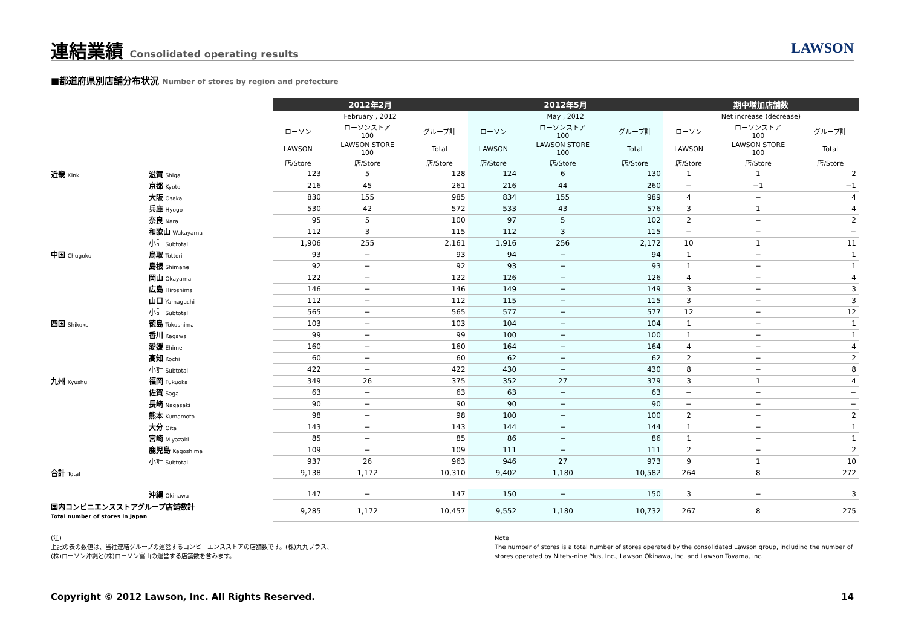連結業績 Consolidated operating results
LAWSON
■都道府県別店舗分布状況 Number of stores by region and prefecture
| | | 2012年2月 | | | 2012年5月 | | | 期中増加店舗数 | | |
| --- | --- | --- | --- | --- | --- | --- | --- | --- | --- | --- |
| | | February , 2012 | | | May , 2012 | | | Net increase (decrease) | | |
| | | ローソン | ローソンストア 100 | グループ計 | ローソン | ローソンストア 100 | グループ計 | ローソン | ローソンストア 100 | グループ計 |
| | | LAWSON | LAWSON STORE 100 | Total | LAWSON | LAWSON STORE 100 | Total | LAWSON | LAWSON STORE 100 | Total |
| | | 店/Store | 店/Store | 店/Store | 店/Store | 店/Store | 店/Store | 店/Store | 店/Store | 店/Store |
| 近畿 Kinki | 滋賀 Shiga | 123 | 5 | 128 | 124 | 6 | 130 | 1 | 1 | 2 |
| | 京都 Kyoto | 216 | 45 | 261 | 216 | 44 | 260 | − | −1 | −1 |
| | 大阪 Osaka | 830 | 155 | 985 | 834 | 155 | 989 | 4 | − | 4 |
| | 兵庫 Hyogo | 530 | 42 | 572 | 533 | 43 | 576 | 3 | 1 | 4 |
| | 奈良 Nara | 95 | 5 | 100 | 97 | 5 | 102 | 2 | − | 2 |
| | 和歌山 Wakayama | 112 | 3 | 115 | 112 | 3 | 115 | − | − | − |
| | 小計 Subtotal | 1,906 | 255 | 2,161 | 1,916 | 256 | 2,172 | 10 | 1 | 11 |
| 中国 Chugoku | 鳥取 Tottori | 93 | − | 93 | 94 | − | 94 | 1 | − | 1 |
| | 島根 Shimane | 92 | − | 92 | 93 | − | 93 | 1 | − | 1 |
| | 岡山 Okayama | 122 | − | 122 | 126 | − | 126 | 4 | − | 4 |
| | 広島 Hiroshima | 146 | − | 146 | 149 | − | 149 | 3 | − | 3 |
| | 山口 Yamaguchi | 112 | − | 112 | 115 | − | 115 | 3 | − | 3 |
| | 小計 Subtotal | 565 | − | 565 | 577 | − | 577 | 12 | − | 12 |
| 四国 Shikoku | 徳島 Tokushima | 103 | − | 103 | 104 | − | 104 | 1 | − | 1 |
| | 香川 Kagawa | 99 | − | 99 | 100 | − | 100 | 1 | − | 1 |
| | 愛媛 Ehime | 160 | − | 160 | 164 | − | 164 | 4 | − | 4 |
| | 高知 Kochi | 60 | − | 60 | 62 | − | 62 | 2 | − | 2 |
| | 小計 Subtotal | 422 | − | 422 | 430 | − | 430 | 8 | − | 8 |
| 九州 Kyushu | 福岡 Fukuoka | 349 | 26 | 375 | 352 | 27 | 379 | 3 | 1 | 4 |
| | 佐賀 Saga | 63 | − | 63 | 63 | − | 63 | − | − | − |
| | 長崎 Nagasaki | 90 | − | 90 | 90 | − | 90 | − | − | − |
| | 熊本 Kumamoto | 98 | − | 98 | 100 | − | 100 | 2 | − | 2 |
| | 大分 Oita | 143 | − | 143 | 144 | − | 144 | 1 | − | 1 |
| | 宮崎 Miyazaki | 85 | − | 85 | 86 | − | 86 | 1 | − | 1 |
| | 鹿児島 Kagoshima | 109 | − | 109 | 111 | − | 111 | 2 | − | 2 |
| | 小計 Subtotal | 937 | 26 | 963 | 946 | 27 | 973 | 9 | 1 | 10 |
| 合計 Total | | 9,138 | 1,172 | 10,310 | 9,402 | 1,180 | 10,582 | 264 | 8 | 272 |
| | 沖縄 Okinawa | 147 | − | 147 | 150 | − | 150 | 3 | − | 3 |
| 国内コンビニエンスストアグループ店舗数計 Total number of stores in Japan | | 9,285 | 1,172 | 10,457 | 9,552 | 1,180 | 10,732 | 267 | 8 | 275 |
(注)
上記の表の数値は、当社連結グループの運営するコンビニエンスストアの店舗数です。(株)九九プラス、
(株)ローソン沖縄と(株)ローソン富山の運営する店舗数を含みます。
Note
The number of stores is a total number of stores operated by the consolidated Lawson group, including the number of stores operated by Nitety-nine Plus, Inc., Lawson Okinawa, Inc. and Lawson Toyama, Inc.
Copyright © 2012 Lawson, Inc. All Rights Reserved.
14